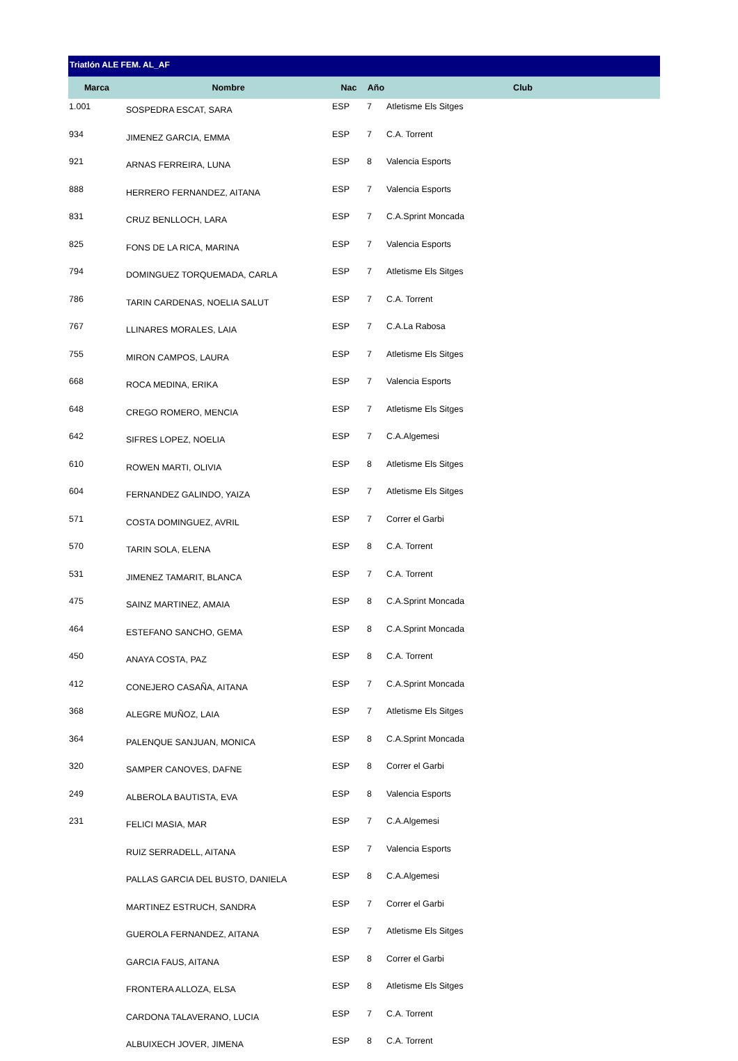Triatlón ALE FEM. AL_AF
| Marca | Nombre | Nac | Año | Club |
| --- | --- | --- | --- | --- |
| 1.001 | SOSPEDRA ESCAT, SARA | ESP | 7 | Atletisme Els Sitges |
| 934 | JIMENEZ GARCIA, EMMA | ESP | 7 | C.A. Torrent |
| 921 | ARNAS FERREIRA, LUNA | ESP | 8 | Valencia Esports |
| 888 | HERRERO FERNANDEZ, AITANA | ESP | 7 | Valencia Esports |
| 831 | CRUZ BENLLOCH, LARA | ESP | 7 | C.A.Sprint Moncada |
| 825 | FONS DE LA RICA, MARINA | ESP | 7 | Valencia Esports |
| 794 | DOMINGUEZ TORQUEMADA, CARLA | ESP | 7 | Atletisme Els Sitges |
| 786 | TARIN CARDENAS, NOELIA SALUT | ESP | 7 | C.A. Torrent |
| 767 | LLINARES MORALES, LAIA | ESP | 7 | C.A.La Rabosa |
| 755 | MIRON CAMPOS, LAURA | ESP | 7 | Atletisme Els Sitges |
| 668 | ROCA MEDINA, ERIKA | ESP | 7 | Valencia Esports |
| 648 | CREGO ROMERO, MENCIA | ESP | 7 | Atletisme Els Sitges |
| 642 | SIFRES LOPEZ, NOELIA | ESP | 7 | C.A.Algemesi |
| 610 | ROWEN MARTI, OLIVIA | ESP | 8 | Atletisme Els Sitges |
| 604 | FERNANDEZ GALINDO, YAIZA | ESP | 7 | Atletisme Els Sitges |
| 571 | COSTA DOMINGUEZ, AVRIL | ESP | 7 | Correr el Garbi |
| 570 | TARIN SOLA, ELENA | ESP | 8 | C.A. Torrent |
| 531 | JIMENEZ TAMARIT, BLANCA | ESP | 7 | C.A. Torrent |
| 475 | SAINZ MARTINEZ, AMAIA | ESP | 8 | C.A.Sprint Moncada |
| 464 | ESTEFANO SANCHO, GEMA | ESP | 8 | C.A.Sprint Moncada |
| 450 | ANAYA COSTA, PAZ | ESP | 8 | C.A. Torrent |
| 412 | CONEJERO CASAÑA, AITANA | ESP | 7 | C.A.Sprint Moncada |
| 368 | ALEGRE MUÑOZ, LAIA | ESP | 7 | Atletisme Els Sitges |
| 364 | PALENQUE SANJUAN, MONICA | ESP | 8 | C.A.Sprint Moncada |
| 320 | SAMPER CANOVES, DAFNE | ESP | 8 | Correr el Garbi |
| 249 | ALBEROLA BAUTISTA, EVA | ESP | 8 | Valencia Esports |
| 231 | FELICI MASIA, MAR | ESP | 7 | C.A.Algemesi |
| | RUIZ SERRADELL, AITANA | ESP | 7 | Valencia Esports |
| | PALLAS GARCIA DEL BUSTO, DANIELA | ESP | 8 | C.A.Algemesi |
| | MARTINEZ ESTRUCH, SANDRA | ESP | 7 | Correr el Garbi |
| | GUEROLA FERNANDEZ, AITANA | ESP | 7 | Atletisme Els Sitges |
| | GARCIA FAUS, AITANA | ESP | 8 | Correr el Garbi |
| | FRONTERA ALLOZA, ELSA | ESP | 8 | Atletisme Els Sitges |
| | CARDONA TALAVERANO, LUCIA | ESP | 7 | C.A. Torrent |
| | ALBUIXECH JOVER, JIMENA | ESP | 8 | C.A. Torrent |